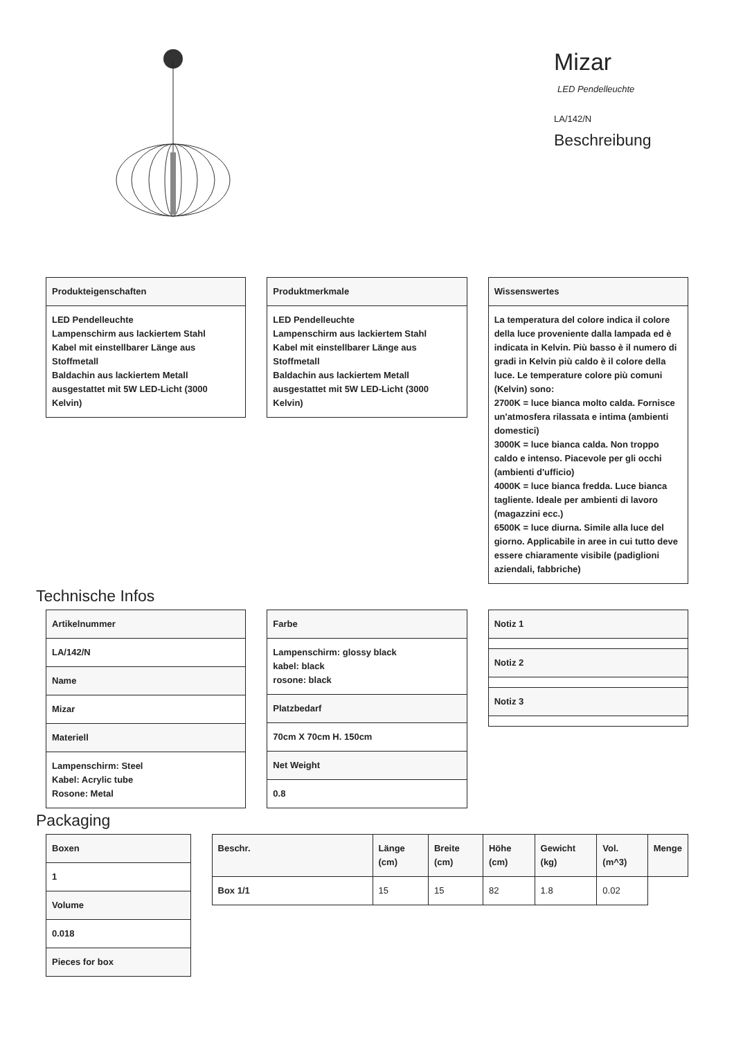Mizar
LED Pendelleuchte
LA/142/N
Beschreibung
| Produkteigenschaften |
| --- |
| LED Pendelleuchte Lampenschirm aus lackiertem Stahl Kabel mit einstellbarer Länge aus Stoffmetall Baldachin aus lackiertem Metall ausgestattet mit 5W LED-Licht (3000 Kelvin) |
| Produktmerkmale |
| --- |
| LED Pendelleuchte Lampenschirm aus lackiertem Stahl Kabel mit einstellbarer Länge aus Stoffmetall Baldachin aus lackiertem Metall ausgestattet mit 5W LED-Licht (3000 Kelvin) |
| Wissenswertes |
| --- |
| La temperatura del colore indica il colore della luce proveniente dalla lampada ed è indicata in Kelvin. Più basso è il numero di gradi in Kelvin più caldo è il colore della luce. Le temperature colore più comuni (Kelvin) sono: 2700K = luce bianca molto calda. Fornisce un'atmosfera rilassata e intima (ambienti domestici) 3000K = luce bianca calda. Non troppo caldo e intenso. Piacevole per gli occhi (ambienti d'ufficio) 4000K = luce bianca fredda. Luce bianca tagliente. Ideale per ambienti di lavoro (magazzini ecc.) 6500K = luce diurna. Simile alla luce del giorno. Applicabile in aree in cui tutto deve essere chiaramente visibile (padiglioni aziendali, fabbriche) |
Technische Infos
| Artikelnummer |
| --- |
| LA/142/N |
| Name |
| Mizar |
| Materiell |
| Lampenschirm: Steel Kabel: Acrylic tube Rosone: Metal |
| Farbe |
| --- |
| Lampenschirm: glossy black kabel: black rosone: black |
| Platzbedarf |
| 70cm X 70cm H. 150cm |
| Net Weight |
| 0.8 |
| Notiz 1 |
| --- |
| Notiz 2 |
| Notiz 3 |
Packaging
| Boxen |
| --- |
| 1 |
| Volume |
| 0.018 |
| Pieces for box |
| Beschr. | Länge (cm) | Breite (cm) | Höhe (cm) | Gewicht (kg) | Vol. (m^3) | Menge |
| --- | --- | --- | --- | --- | --- | --- |
| Box 1/1 | 15 | 15 | 82 | 1.8 | 0.02 | |